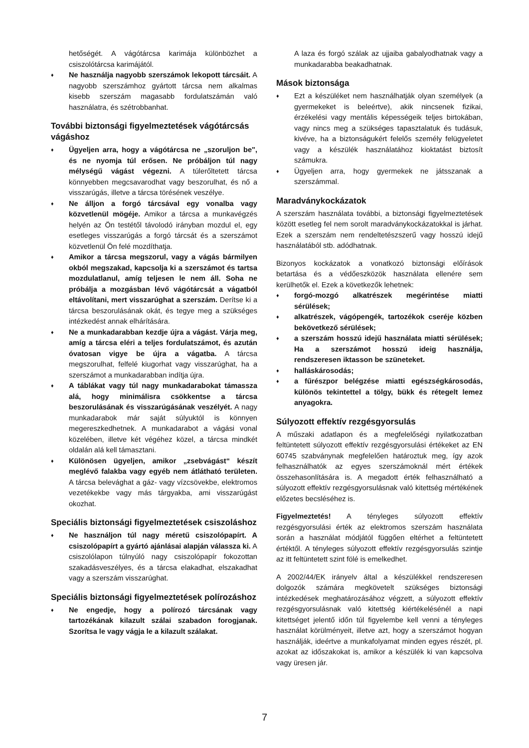hetőségét. A vágótárcsa karimája különbözhet a csiszolótárcsa karimájától.
♦
Ne használja nagyobb szerszámok lekopott tárcsáit. A nagyobb szerszámhoz gyártott tárcsa nem alkalmas kisebb szerszám magasabb fordulatszámán való használatra, és szétrobbanhat.
További biztonsági figyelmeztetések vágótárcsás vágáshoz
♦
Ügyeljen arra, hogy a vágótárcsa ne „szoruljon be", és ne nyomja túl erősen. Ne próbáljon túl nagy mélységű vágást végezni. A túlerőltetett tárcsa könnyebben megcsavarodhat vagy beszorulhat, és nő a visszarúgás, illetve a tárcsa törésének veszélye.
♦
Ne álljon a forgó tárcsával egy vonalba vagy közvetlenül mögéje. Amikor a tárcsa a munkavégzés helyén az Ön testétől távolodó irányban mozdul el, egy esetleges visszarúgás a forgó tárcsát és a szerszámot közvetlenül Ön felé mozdíthatja.
♦
Amikor a tárcsa megszorul, vagy a vágás bármilyen okból megszakad, kapcsolja ki a szerszámot és tartsa mozdulatlanul, amíg teljesen le nem áll. Soha ne próbálja a mozgásban lévő vágótárcsát a vágatból eltávolítani, mert visszarúghat a szerszám. Derítse ki a tárcsa beszorulásának okát, és tegye meg a szükséges intézkedést annak elhárítására.
♦
Ne a munkadarabban kezdje újra a vágást. Várja meg, amíg a tárcsa eléri a teljes fordulatszámot, és azután óvatosan vigye be újra a vágatba. A tárcsa megszorulhat, felfelé kiugorhat vagy visszarúghat, ha a szerszámot a munkadarabban indítja újra.
♦
A táblákat vagy túl nagy munkadarabokat támassza alá, hogy minimálisra csökkentse a tárcsa beszorulásának és visszarúgásának veszélyét. A nagy munkadarabok már saját súlyuktól is könnyen megereszkedhetnek. A munkadarabot a vágási vonal közelében, illetve két végéhez közel, a tárcsa mindkét oldalán alá kell támasztani.
♦
Különösen ügyeljen, amikor „zsebvágást“ készít meglévő falakba vagy egyéb nem átlátható területen. A tárcsa belevághat a gáz- vagy vízcsövekbe, elektromos vezetékekbe vagy más tárgyakba, ami visszarúgást okozhat.
Speciális biztonsági figyelmeztetések csiszoláshoz
♦
Ne használjon túl nagy méretű csiszolópapírt. A csiszolópapírt a gyártó ajánlásai alapján válassza ki. A csiszolólapon túlnyúló nagy csiszolópapír fokozottan szakadásveszélyes, és a tárcsa elakadhat, elszakadhat vagy a szerszám visszarúghat.
Speciális biztonsági figyelmeztetések polírozáshoz
♦
Ne engedje, hogy a polírozó tárcsának vagy tartozékának kilazult szálai szabadon forogjanak. Szorítsa le vagy vágja le a kilazult szálakat.
A laza és forgó szálak az ujjaiba gabalyodhatnak vagy a munkadarabba beakadhatnak.
Mások biztonsága
♦
Ezt a készüléket nem használhatják olyan személyek (a gyermekeket is beleértve), akik nincsenek fizikai, érzékelési vagy mentális képességeik teljes birtokában, vagy nincs meg a szükséges tapasztalatuk és tudásuk, kivéve, ha a biztonságukért felelős személy felügyeletet vagy a készülék használatához kioktatást biztosít számukra.
♦
Ügyeljen arra, hogy gyermekek ne játsszanak a szerszámmal.
Maradványkockázatok
A szerszám használata további, a biztonsági figyelmeztetések között esetleg fel nem sorolt maradványkockázatokkal is járhat. Ezek a szerszám nem rendeltetészszerű vagy hosszú idejű használatából stb. adódhatnak.
Bizonyos kockázatok a vonatkozó biztonsági előírások betartása és a védőeszközök használata ellenére sem kerülhetők el. Ezek a következők lehetnek:
♦
forgó-mozgó alkatrészek megérintése miatti sérülések;
♦
alkatrészek, vágópengék, tartozékok cseréje közben bekövetkező sérülések;
♦
a szerszám hosszú idejű használata miatti sérülések; Ha a szerszámot hosszú ideig használja, rendszeresen iktasson be szüneteket.
♦
halláskárosodás;
♦
a fűrészpor belégzése miatti egészségkárosodás, különös tekintettel a tölgy, bükk és rétegelt lemez anyagokra.
Súlyozott effektív rezgésgyorsulás
A műszaki adatlapon és a megfelelőségi nyilatkozatban feltüntetett súlyozott effektív rezgésgyorsulási értékeket az EN 60745 szabványnak megfelelően határoztuk meg, így azok felhasználhatók az egyes szerszámoknál mért értékek összehasonlítására is. A megadott érték felhasználható a súlyozott effektív rezgésgyorsulásnak való kitettség mértékének előzetes becsléséhez is.
Figyelmeztetés! A tényleges súlyozott effektív rezgésgyorsulási érték az elektromos szerszám használata során a használat módjától függően eltérhet a feltüntetett értéktől. A tényleges súlyozott effektív rezgésgyorsulás szintje az itt feltüntetett szint fölé is emelkedhet.
A 2002/44/EK irányelv által a készülékkel rendszeresen dolgozók számára megkövetelt szükséges biztonsági intézkedések meghatározásához végzett, a súlyozott effektív rezgésgyorsulásnak való kitettség kiértékelésénél a napi kitettséget jelentő időn túl figyelembe kell venni a tényleges használat körülményeit, illetve azt, hogy a szerszámot hogyan használják, ideértve a munkafolyamat minden egyes részét, pl. azokat az időszakokat is, amikor a készülék ki van kapcsolva vagy üresen jár.
7